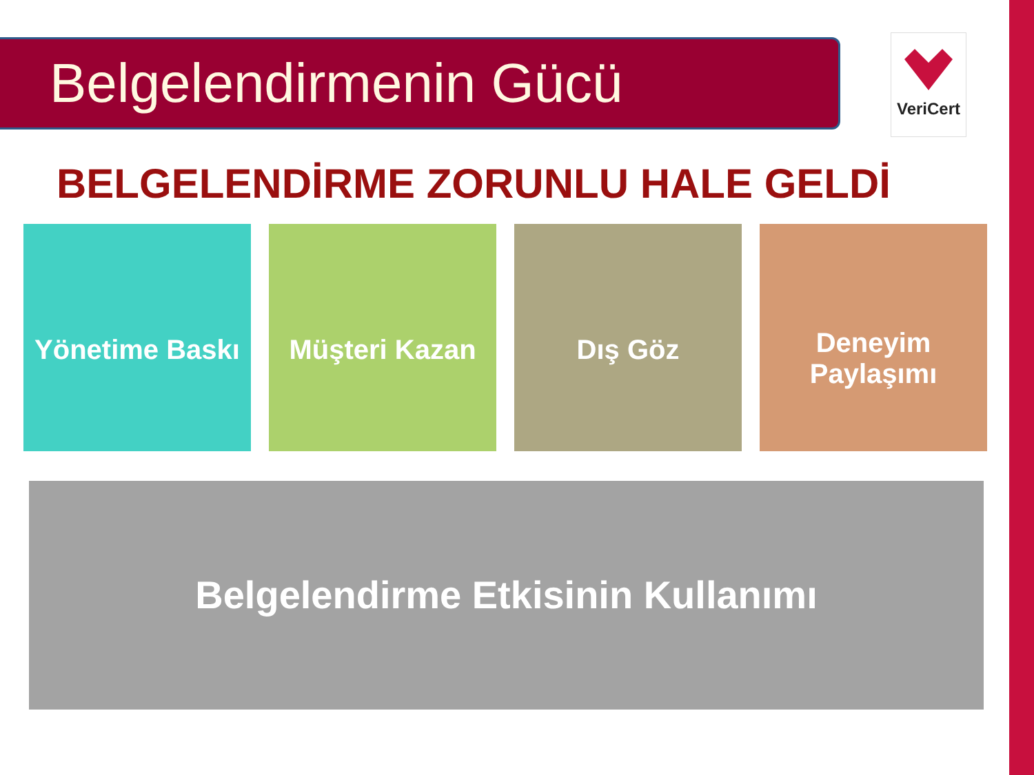Belgelendirmenin Gücü VeriCert
BELGELENDİRME ZORUNLU HALE GELDİ
Yönetime Baskı
Müşteri Kazan Dış Göz
Deneyim
Paylaşımı
Belgelendirme Etkisinin Kullanımı